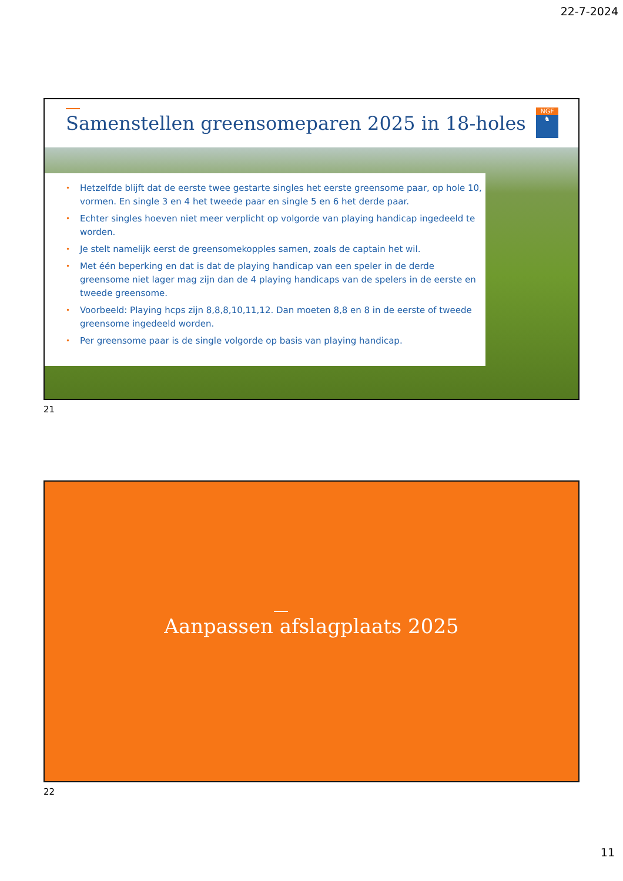22-7-2024
Samenstellen greensomeparen 2025 in 18-holes
NGF
♞
• Hetzelfde blijft dat de eerste twee gestarte singles het eerste greensome paar, op hole 10, vormen. En single 3 en 4 het tweede paar en single 5 en 6 het derde paar.
• Echter singles hoeven niet meer verplicht op volgorde van playing handicap ingedeeld te worden.
• Je stelt namelijk eerst de greensomekopples samen, zoals de captain het wil.
• Met één beperking en dat is dat de playing handicap van een speler in de derde greensome niet lager mag zijn dan de 4 playing handicaps van de spelers in de eerste en tweede greensome.
• Voorbeeld: Playing hcps zijn 8,8,8,10,11,12. Dan moeten 8,8 en 8 in de eerste of tweede greensome ingedeeld worden.
• Per greensome paar is de single volgorde op basis van playing handicap.
21
Aanpassen afslagplaats 2025
22
11